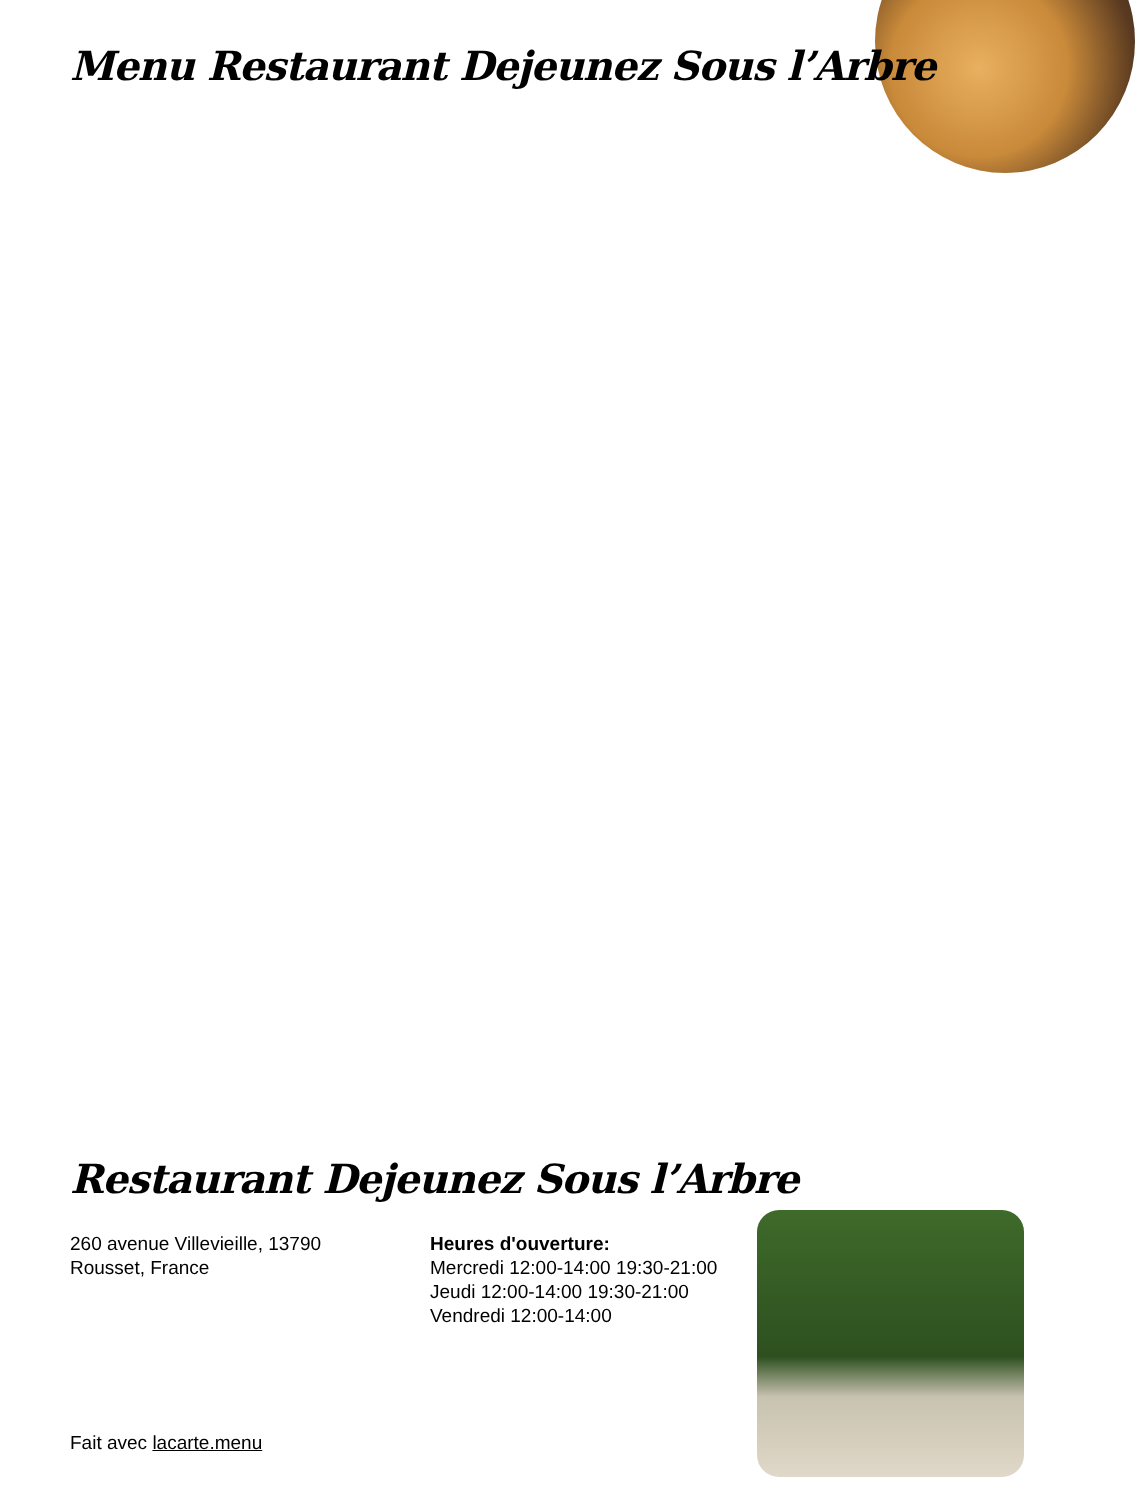Menu Restaurant Dejeunez Sous l’Arbre
Restaurant Dejeunez Sous l’Arbre
260 avenue Villevieille, 13790 Rousset, France
Heures d'ouverture:
Mercredi 12:00-14:00 19:30-21:00
Jeudi 12:00-14:00 19:30-21:00
Vendredi 12:00-14:00
Fait avec lacarte.menu